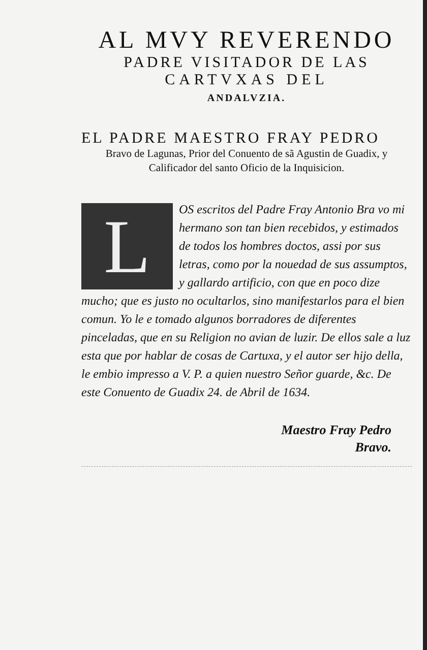AL MVY REVERENDO
PADRE VISITADOR DE LAS
CARTVXAS DEL
ANDALVZIA.
EL PADRE MAESTRO FRAY PEDRO
Bravo de Lagunas, Prior del Conuento de sã Agustin de Guadix, y Calificador del santo Oficio de la Inquisicion.
LOS escritos del Padre Fray Antonio Bra vo mi hermano son tan bien recebidos, y estimados de todos los hombres doctos, assi por sus letras, como por la nouedad de sus assumptos, y gallardo artificio, con que en poco dize mucho; que es justo no ocultarlos, sino manifestarlos para el bien comun. Yo le e tomado algunos borradores de diferentes pinceladas, que en su Religion no avian de luzir. De ellos sale a luz esta que por hablar de cosas de Cartuxa, y el autor ser hijo della, le embio impresso a V. P. a quien nuestro Señor guarde, &c. De este Conuento de Guadix 24. de Abril de 1634.
Maestro Fray Pedro
Bravo.